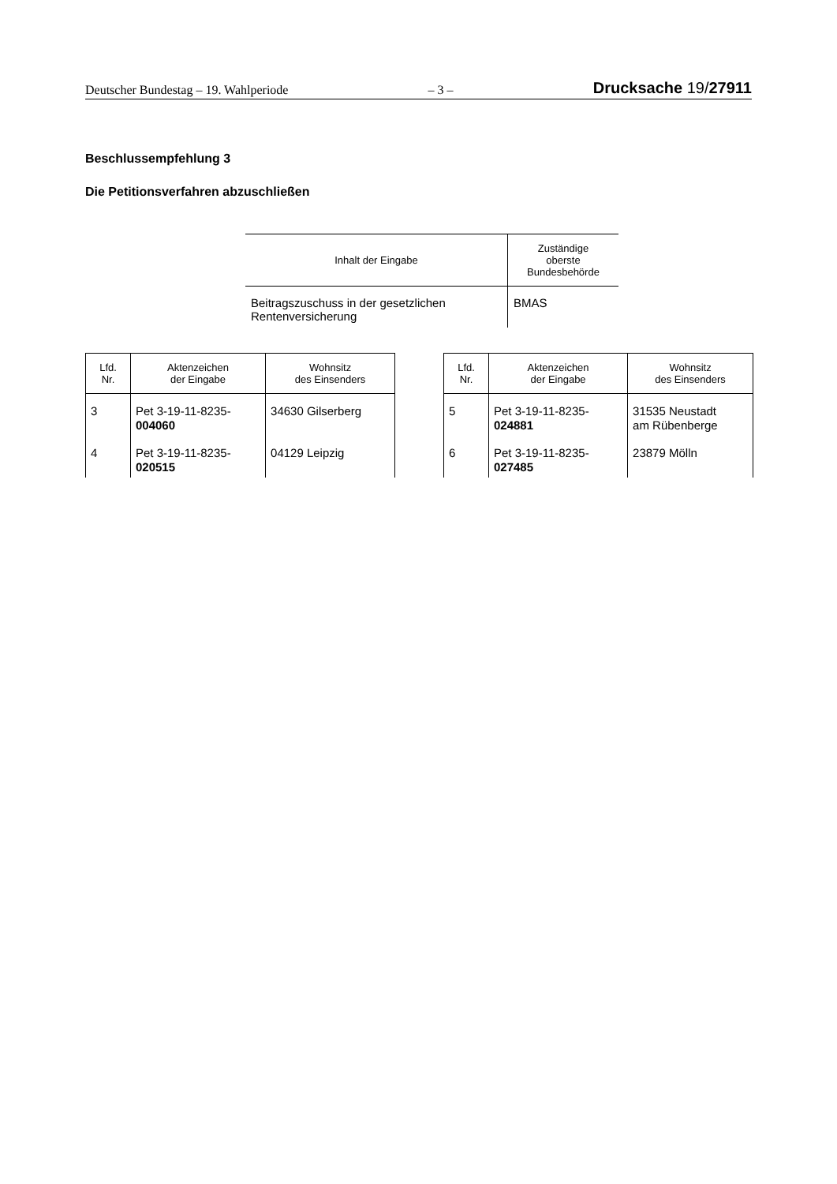Deutscher Bundestag – 19. Wahlperiode – 3 – Drucksache 19/27911
Beschlussempfehlung 3
Die Petitionsverfahren abzuschließen
| Inhalt der Eingabe | Zuständige oberste Bundesbehörde |
| --- | --- |
| Beitragszuschuss in der gesetzlichen Rentenversicherung | BMAS |
| Lfd. Nr. | Aktenzeichen der Eingabe | Wohnsitz des Einsenders |
| --- | --- | --- |
| 3 | Pet 3-19-11-8235- 004060 | 34630 Gilserberg |
| 4 | Pet 3-19-11-8235- 020515 | 04129 Leipzig |
| Lfd. Nr. | Aktenzeichen der Eingabe | Wohnsitz des Einsenders |
| --- | --- | --- |
| 5 | Pet 3-19-11-8235- 024881 | 31535 Neustadt am Rübenberge |
| 6 | Pet 3-19-11-8235- 027485 | 23879 Mölln |